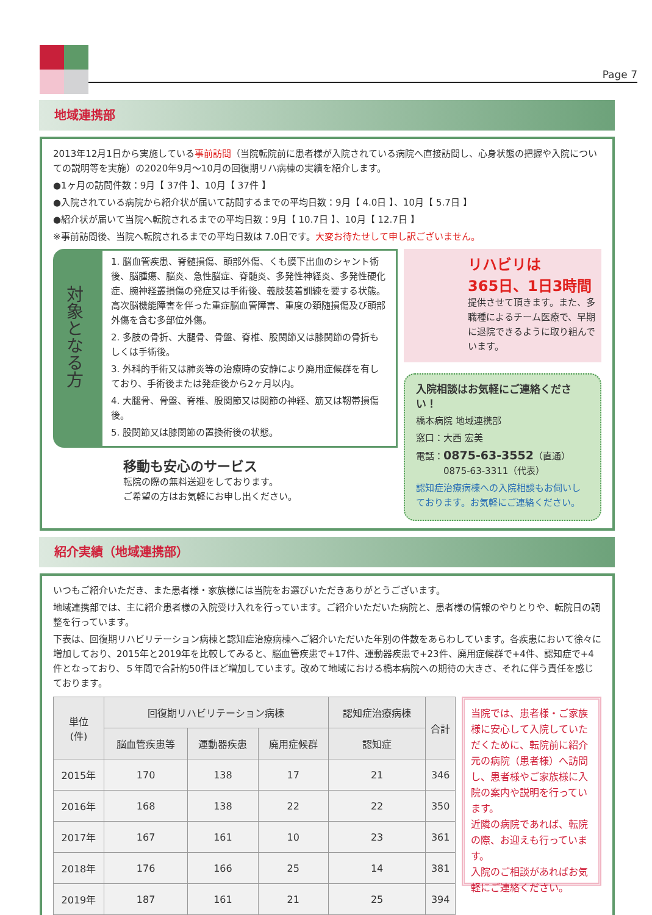Page 7
地域連携部
2013年12月1日から実施している事前訪問（当院転院前に患者様が入院されている病院へ直接訪問し、心身状態の把握や入院についての説明等を実施）の2020年9月～10月の回復期リハ病棟の実績を紹介します。
●1ヶ月の訪問件数：9月【 37件 】、10月【 37件 】
●入院されている病院から紹介状が届いて訪問するまでの平均日数：9月【 4.0日 】、10月【 5.7日 】
●紹介状が届いて当院へ転院されるまでの平均日数：9月【 10.7日 】、10月【 12.7日 】
※事前訪問後、当院へ転院されるまでの平均日数は 7.0日です。大変お待たせして申し訳ございません。
対象となる方
1. 脳血管疾患、脊髄損傷、頭部外傷、くも膜下出血のシャント術後、脳腫瘍、脳炎、急性脳症、脊髄炎、多発性神経炎、多発性硬化症、腕神経叢損傷の発症又は手術後、義肢装着訓練を要する状態。高次脳機能障害を伴った重症脳血管障害、重度の頚随損傷及び頭部外傷を含む多部位外傷。
2. 多肢の骨折、大腿骨、骨盤、脊椎、股関節又は膝関節の骨折もしくは手術後。
3. 外科的手術又は肺炎等の治療時の安静により廃用症候群を有しており、手術後または発症後から2ヶ月以内。
4. 大腿骨、骨盤、脊椎、股関節又は関節の神経、筋又は靭帯損傷後。
5. 股関節又は膝関節の置換術後の状態。
移動も安心のサービス
転院の際の無料送迎をしております。
ご希望の方はお気軽にお申し出ください。
リハビリは
365日、1日3時間
提供させて頂きます。また、多職種によるチーム医療で、早期に退院できるように取り組んでいます。
入院相談はお気軽にご連絡ください！
橋本病院 地域連携部
窓口：大西 宏美
電話：0875-63-3552（直通）
　　　0875-63-3311（代表）
認知症治療病棟への入院相談もお伺いしております。お気軽にご連絡ください。
紹介実績（地域連携部）
いつもご紹介いただき、また患者様・家族様には当院をお選びいただきありがとうございます。
地域連携部では、主に紹介患者様の入院受け入れを行っています。ご紹介いただいた病院と、患者様の情報のやりとりや、転院日の調整を行っています。
下表は、回復期リハビリテーション病棟と認知症治療病棟へご紹介いただいた年別の件数をあらわしています。各疾患において徐々に増加しており、2015年と2019年を比較してみると、脳血管疾患で+17件、運動器疾患で+23件、廃用症候群で+4件、認知症で+4件となっており、５年間で合計約50件ほど増加しています。改めて地域における橋本病院への期待の大きさ、それに伴う責任を感じております。
| 単位 (件) | 回復期リハビリテーション病棟 | | | 認知症治療病棟 | 合計 |
| --- | --- | --- | --- | --- | --- |
| | 脳血管疾患等 | 運動器疾患 | 廃用症候群 | 認知症 | |
| 2015年 | 170 | 138 | 17 | 21 | 346 |
| 2016年 | 168 | 138 | 22 | 22 | 350 |
| 2017年 | 167 | 161 | 10 | 23 | 361 |
| 2018年 | 176 | 166 | 25 | 14 | 381 |
| 2019年 | 187 | 161 | 21 | 25 | 394 |
当院では、患者様・ご家族様に安心して入院していただくために、転院前に紹介元の病院（患者様）へ訪問し、患者様やご家族様に入院の案内や説明を行っています。
近隣の病院であれば、転院の際、お迎えも行っています。
入院のご相談があればお気軽にご連絡ください。